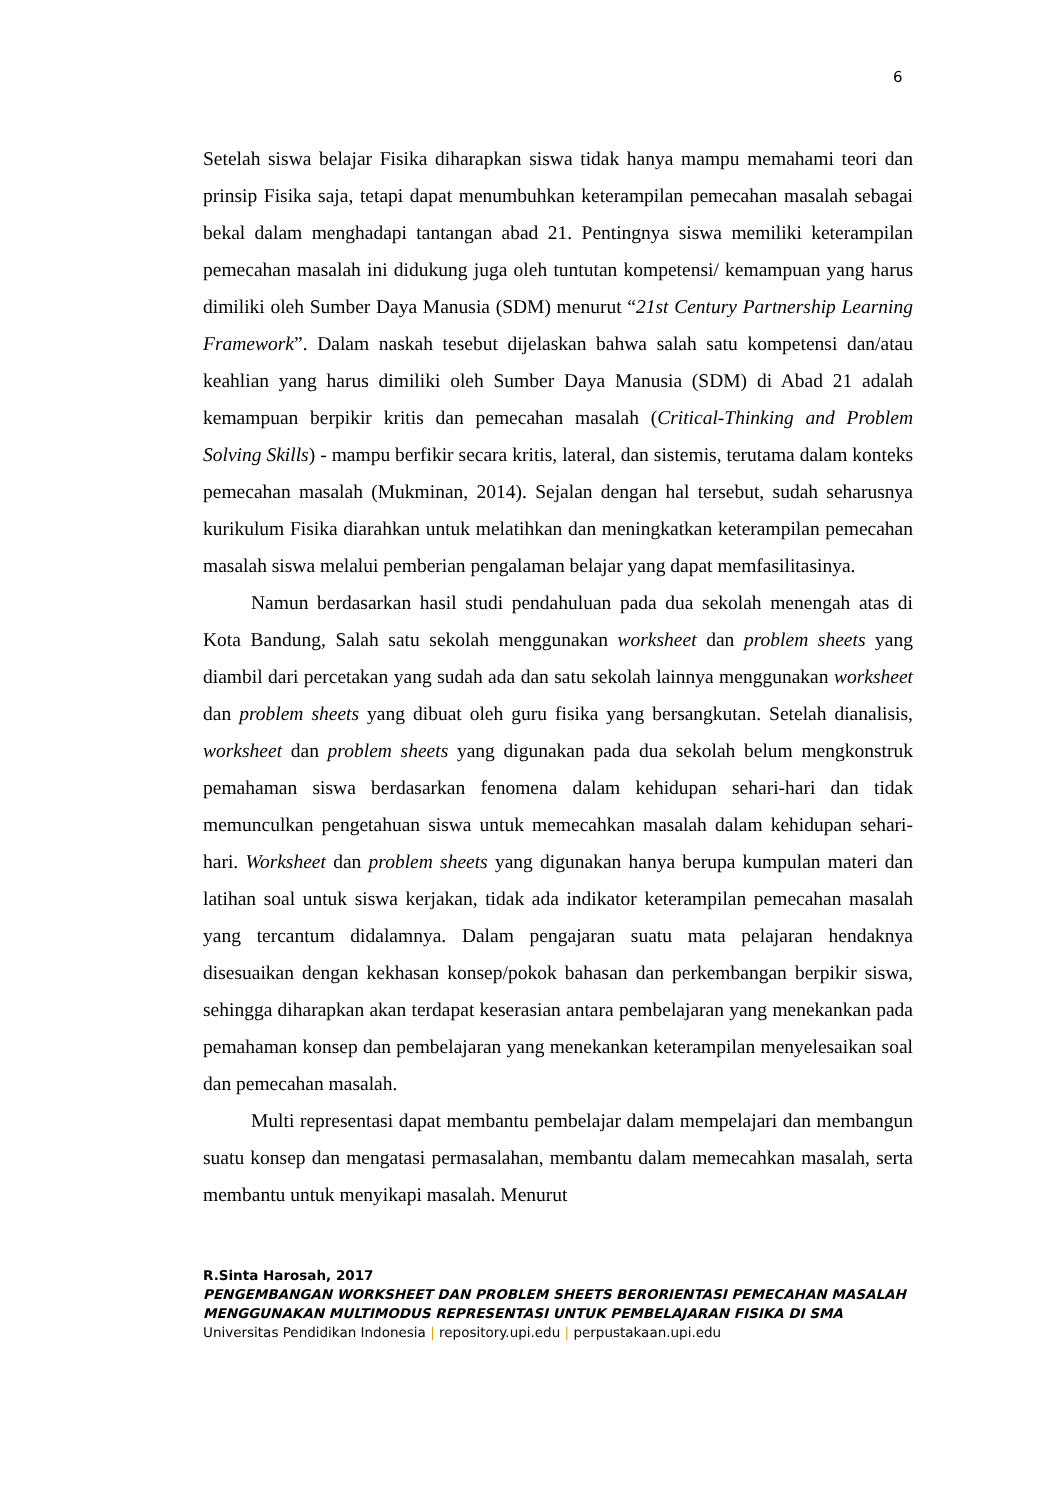6
Setelah siswa belajar Fisika diharapkan siswa tidak hanya mampu memahami teori dan prinsip Fisika saja, tetapi dapat menumbuhkan keterampilan pemecahan masalah sebagai bekal dalam menghadapi tantangan abad 21. Pentingnya siswa memiliki keterampilan pemecahan masalah ini didukung juga oleh tuntutan kompetensi/ kemampuan yang harus dimiliki oleh Sumber Daya Manusia (SDM) menurut “21st Century Partnership Learning Framework”. Dalam naskah tesebut dijelaskan bahwa salah satu kompetensi dan/atau keahlian yang harus dimiliki oleh Sumber Daya Manusia (SDM) di Abad 21 adalah kemampuan berpikir kritis dan pemecahan masalah (Critical-Thinking and Problem Solving Skills) - mampu berfikir secara kritis, lateral, dan sistemis, terutama dalam konteks pemecahan masalah (Mukminan, 2014). Sejalan dengan hal tersebut, sudah seharusnya kurikulum Fisika diarahkan untuk melatihkan dan meningkatkan keterampilan pemecahan masalah siswa melalui pemberian pengalaman belajar yang dapat memfasilitasinya.
Namun berdasarkan hasil studi pendahuluan pada dua sekolah menengah atas di Kota Bandung, Salah satu sekolah menggunakan worksheet dan problem sheets yang diambil dari percetakan yang sudah ada dan satu sekolah lainnya menggunakan worksheet dan problem sheets yang dibuat oleh guru fisika yang bersangkutan. Setelah dianalisis, worksheet dan problem sheets yang digunakan pada dua sekolah belum mengkonstruk pemahaman siswa berdasarkan fenomena dalam kehidupan sehari-hari dan tidak memunculkan pengetahuan siswa untuk memecahkan masalah dalam kehidupan sehari-hari. Worksheet dan problem sheets yang digunakan hanya berupa kumpulan materi dan latihan soal untuk siswa kerjakan, tidak ada indikator keterampilan pemecahan masalah yang tercantum didalamnya. Dalam pengajaran suatu mata pelajaran hendaknya disesuaikan dengan kekhasan konsep/pokok bahasan dan perkembangan berpikir siswa, sehingga diharapkan akan terdapat keserasian antara pembelajaran yang menekankan pada pemahaman konsep dan pembelajaran yang menekankan keterampilan menyelesaikan soal dan pemecahan masalah.
Multi representasi dapat membantu pembelajar dalam mempelajari dan membangun suatu konsep dan mengatasi permasalahan, membantu dalam memecahkan masalah, serta membantu untuk menyikapi masalah. Menurut
R.Sinta Harosah, 2017
PENGEMBANGAN WORKSHEET DAN PROBLEM SHEETS BERORIENTASI PEMECAHAN MASALAH MENGGUNAKAN MULTIMODUS REPRESENTASI UNTUK PEMBELAJARAN FISIKA DI SMA
Universitas Pendidikan Indonesia | repository.upi.edu | perpustakaan.upi.edu